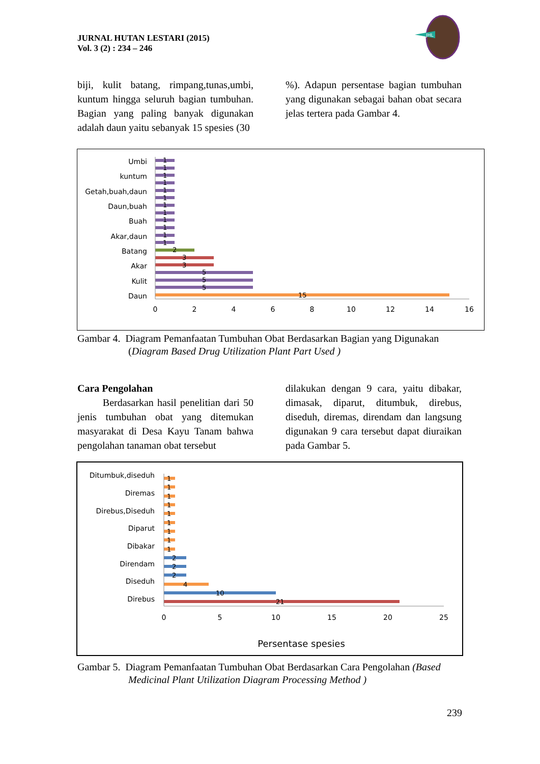JURNAL HUTAN LESTARI (2015)
Vol. 3 (2) : 234 – 246
JHL
biji, kulit batang, rimpang,tunas,umbi, kuntum hingga seluruh bagian tumbuhan. Bagian yang paling banyak digunakan adalah daun yaitu sebanyak 15 spesies (30
%). Adapun persentase bagian tumbuhan yang digunakan sebagai bahan obat secara jelas tertera pada Gambar 4.
Umbi
kuntum
Getah,buah,daun
Daun,buah
Buah
Akar,daun
Batang
Akar
Kulit
Daun
1
1
1
1
1
1
1
1
1
1
1
1
2
3
3
5
5
5
15
0
2
4
6
8
10
12
14
16
Gambar 4. Diagram Pemanfaatan Tumbuhan Obat Berdasarkan Bagian yang Digunakan
(Diagram Based Drug Utilization Plant Part Used )
Cara Pengolahan
Berdasarkan hasil penelitian dari 50 jenis tumbuhan obat yang ditemukan masyarakat di Desa Kayu Tanam bahwa pengolahan tanaman obat tersebut
dilakukan dengan 9 cara, yaitu dibakar, dimasak, diparut, ditumbuk, direbus, diseduh, diremas, direndam dan langsung digunakan 9 cara tersebut dapat diuraikan pada Gambar 5.
Ditumbuk,diseduh
Diremas
Direbus,Diseduh
Diparut
Dibakar
Direndam
Diseduh
Direbus
1
1
1
1
1
1
1
1
1
2
2
2
4
10
21
0
5
10
15
20
25
Persentase spesies
Gambar 5. Diagram Pemanfaatan Tumbuhan Obat Berdasarkan Cara Pengolahan (Based
Medicinal Plant Utilization Diagram Processing Method )
239